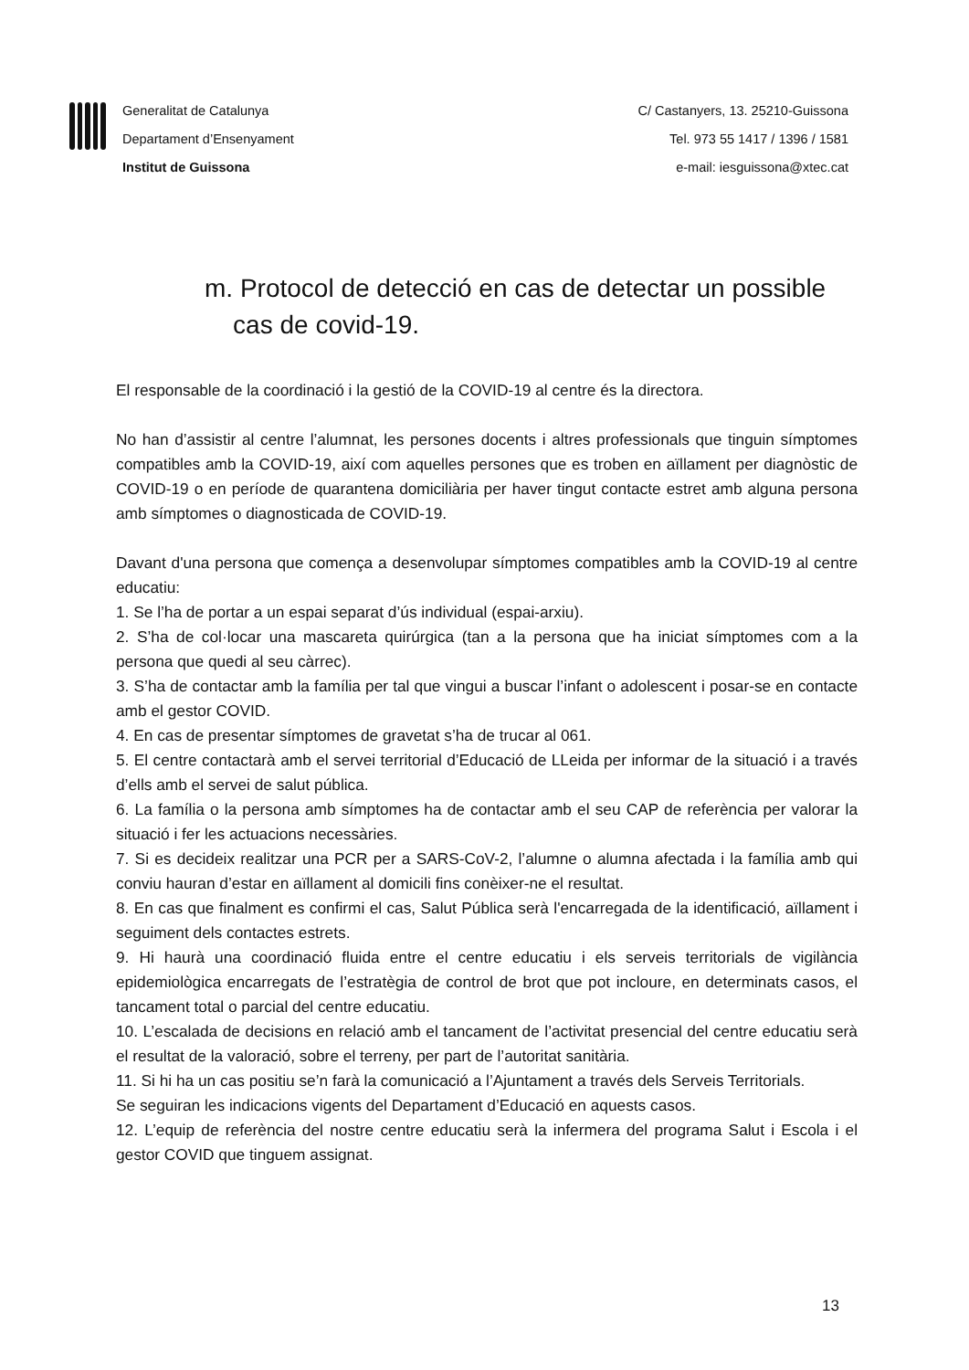Generalitat de Catalunya
Departament d’Ensenyament
Institut de Guissona
C/ Castanyers, 13. 25210-Guissona
Tel. 973 55 1417 / 1396 / 1581
e-mail: iesguissona@xtec.cat
m. Protocol de detecció en cas de detectar un possible
cas de covid-19.
El responsable de la coordinació i la gestió de la COVID-19 al centre és la directora.
No han d’assistir al centre l’alumnat, les persones docents i altres professionals que tinguin símptomes compatibles amb la COVID-19, així com aquelles persones que es troben en aïllament per diagnòstic de COVID-19 o en període de quarantena domiciliària per haver tingut contacte estret amb alguna persona amb símptomes o diagnosticada de COVID-19.
Davant d'una persona que comença a desenvolupar símptomes compatibles amb la COVID-19 al centre educatiu:
1. Se l’ha de portar a un espai separat d’ús individual (espai-arxiu).
2. S’ha de col·locar una mascareta quirúrgica (tan a la persona que ha iniciat símptomes com a la persona que quedi al seu càrrec).
3. S’ha de contactar amb la família per tal que vingui a buscar l’infant o adolescent i posar-se en contacte amb el gestor COVID.
4. En cas de presentar símptomes de gravetat s’ha de trucar al 061.
5. El centre contactarà amb el servei territorial d’Educació de LLeida per informar de la situació i a través d’ells amb el servei de salut pública.
6. La família o la persona amb símptomes ha de contactar amb el seu CAP de referència per valorar la situació i fer les actuacions necessàries.
7. Si es decideix realitzar una PCR per a SARS-CoV-2, l’alumne o alumna afectada i la família amb qui conviu hauran d’estar en aïllament al domicili fins conèixer-ne el resultat.
8. En cas que finalment es confirmi el cas, Salut Pública serà l'encarregada de la identificació, aïllament i seguiment dels contactes estrets.
9. Hi haurà una coordinació fluida entre el centre educatiu i els serveis territorials de vigilància epidemiològica encarregats de l’estratègia de control de brot que pot incloure, en determinats casos, el tancament total o parcial del centre educatiu.
10. L’escalada de decisions en relació amb el tancament de l’activitat presencial del centre educatiu serà el resultat de la valoració, sobre el terreny, per part de l’autoritat sanitària.
11. Si hi ha un cas positiu se’n farà la comunicació a l’Ajuntament a través dels Serveis Territorials.
Se seguiran les indicacions vigents del Departament d’Educació en aquests casos.
12. L’equip de referència del nostre centre educatiu serà la infermera del programa Salut i Escola i el gestor COVID que tinguem assignat.
13